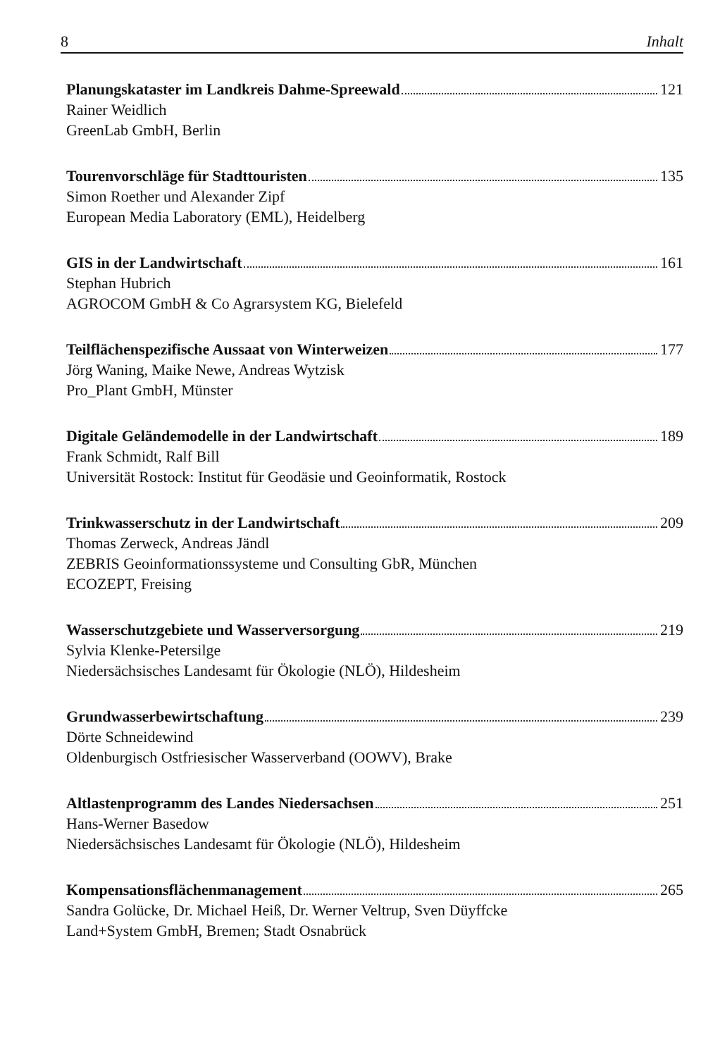8 Inhalt
Planungskataster im Landkreis Dahme-Spreewald 121
Rainer Weidlich
GreenLab GmbH, Berlin
Tourenvorschläge für Stadttouristen 135
Simon Roether und Alexander Zipf
European Media Laboratory (EML), Heidelberg
GIS in der Landwirtschaft 161
Stephan Hubrich
AGROCOM GmbH & Co Agrarsystem KG, Bielefeld
Teilflächenspezifische Aussaat von Winterweizen 177
Jörg Waning, Maike Newe, Andreas Wytzisk
Pro_Plant GmbH, Münster
Digitale Geländemodelle in der Landwirtschaft 189
Frank Schmidt, Ralf Bill
Universität Rostock: Institut für Geodäsie und Geoinformatik, Rostock
Trinkwasserschutz in der Landwirtschaft 209
Thomas Zerweck, Andreas Jändl
ZEBRIS Geoinformationssysteme und Consulting GbR, München
ECOZEPT, Freising
Wasserschutzgebiete und Wasserversorgung 219
Sylvia Klenke-Petersilge
Niedersächsisches Landesamt für Ökologie (NLÖ), Hildesheim
Grundwasserbewirtschaftung 239
Dörte Schneidewind
Oldenburgisch Ostfriesischer Wasserverband (OOWV), Brake
Altlastenprogramm des Landes Niedersachsen 251
Hans-Werner Basedow
Niedersächsisches Landesamt für Ökologie (NLÖ), Hildesheim
Kompensationsflächenmanagement 265
Sandra Golücke, Dr. Michael Heiß, Dr. Werner Veltrup, Sven Düyffcke
Land+System GmbH, Bremen; Stadt Osnabrück